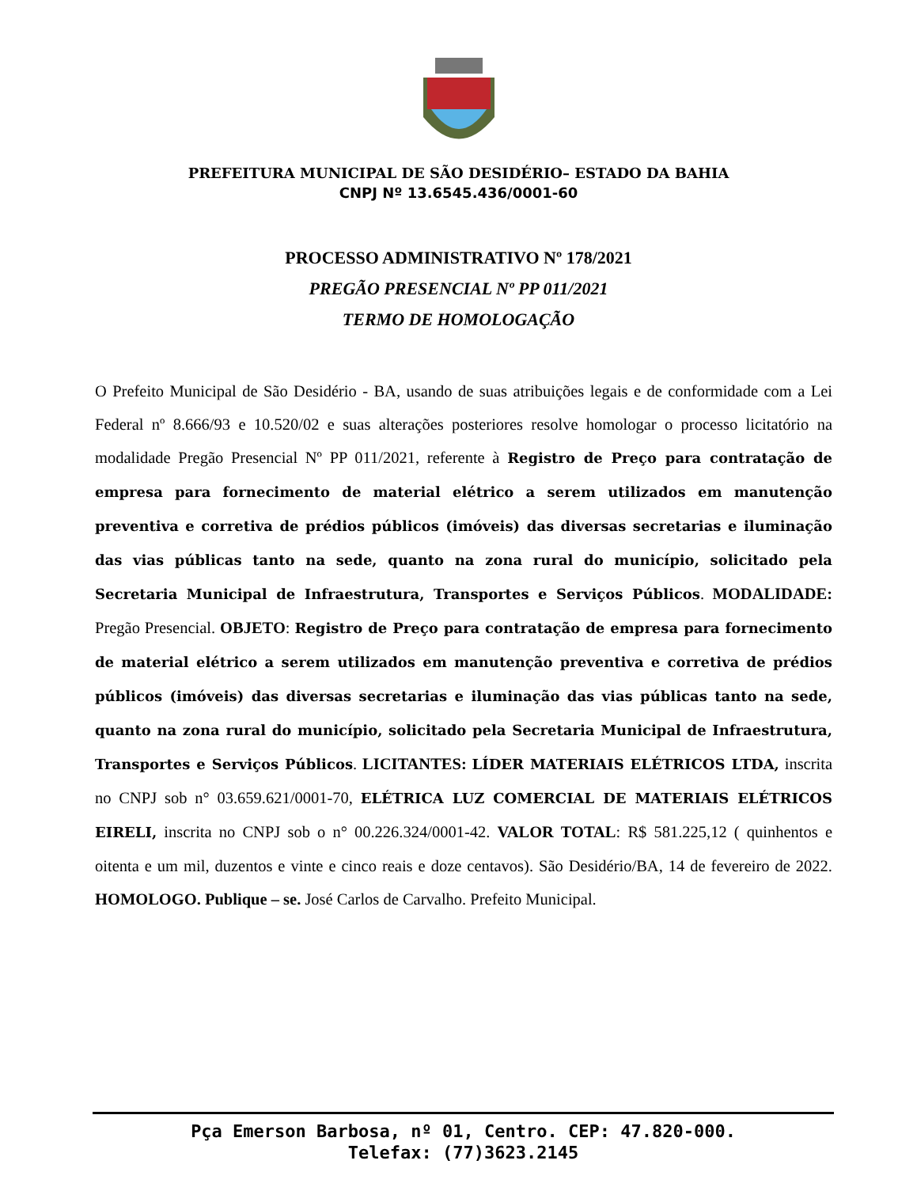PREFEITURA MUNICIPAL DE SÃO DESIDÉRIO– ESTADO DA BAHIA
CNPJ Nº 13.6545.436/0001-60
PROCESSO ADMINISTRATIVO Nº 178/2021
PREGÃO PRESENCIAL Nº PP 011/2021
TERMO DE HOMOLOGAÇÃO
O Prefeito Municipal de São Desidério - BA, usando de suas atribuições legais e de conformidade com a Lei Federal nº 8.666/93 e 10.520/02 e suas alterações posteriores resolve homologar o processo licitatório na modalidade Pregão Presencial Nº PP 011/2021, referente à Registro de Preço para contratação de empresa para fornecimento de material elétrico a serem utilizados em manutenção preventiva e corretiva de prédios públicos (imóveis) das diversas secretarias e iluminação das vias públicas tanto na sede, quanto na zona rural do município, solicitado pela Secretaria Municipal de Infraestrutura, Transportes e Serviços Públicos. MODALIDADE: Pregão Presencial. OBJETO: Registro de Preço para contratação de empresa para fornecimento de material elétrico a serem utilizados em manutenção preventiva e corretiva de prédios públicos (imóveis) das diversas secretarias e iluminação das vias públicas tanto na sede, quanto na zona rural do município, solicitado pela Secretaria Municipal de Infraestrutura, Transportes e Serviços Públicos. LICITANTES: LÍDER MATERIAIS ELÉTRICOS LTDA, inscrita no CNPJ sob n° 03.659.621/0001-70, ELÉTRICA LUZ COMERCIAL DE MATERIAIS ELÉTRICOS EIRELI, inscrita no CNPJ sob o n° 00.226.324/0001-42. VALOR TOTAL: R$ 581.225,12 ( quinhentos e oitenta e um mil, duzentos e vinte e cinco reais e doze centavos). São Desidério/BA, 14 de fevereiro de 2022. HOMOLOGO. Publique – se. José Carlos de Carvalho. Prefeito Municipal.
Pça Emerson Barbosa, nº 01, Centro. CEP: 47.820-000.
Telefax: (77)3623.2145